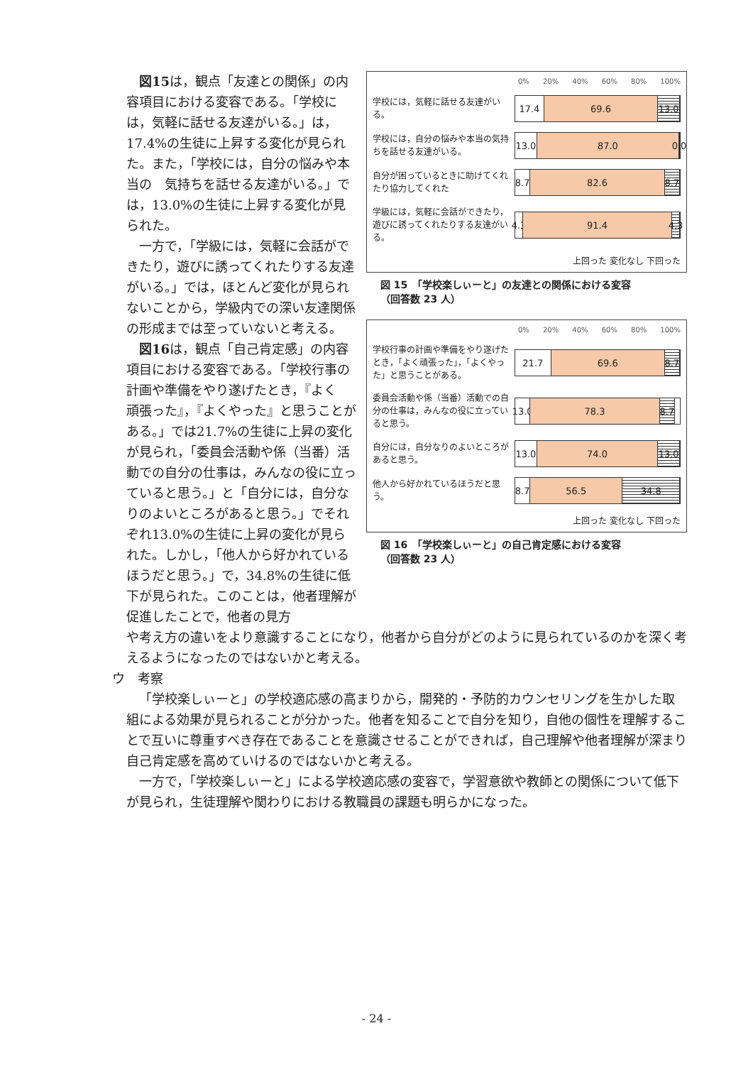図15は，観点「友達との関係」の内容項目における変容である。「学校には，気軽に話せる友達がいる。」は，17.4%の生徒に上昇する変化が見られた。また，「学校には，自分の悩みや本当の　気持ちを話せる友達がいる。」では，13.0%の生徒に上昇する変化が見られた。
一方で，「学級には，気軽に会話ができたり，遊びに誘ってくれたりする友達がいる。」では，ほとんど変化が見られないことから，学級内での深い友達関係の形成までは至っていないと考える。
図16は，観点「自己肯定感」の内容項目における変容である。「学校行事の計画や準備をやり遂げたとき，『よく　頑張った』，『よくやった』と思うことがある。」では21.7%の生徒に上昇の変化が見られ，「委員会活動や係（当番）活動での自分の仕事は，みんなの役に立っていると思う。」と「自分には，自分なりのよいところがあると思う。」でそれぞれ13.0%の生徒に上昇の変化が見られた。しかし，「他人から好かれているほうだと思う。」で，34.8%の生徒に低下が見られた。このことは，他者理解が促進したことで，他者の見方
0% 20% 40% 60% 80% 100%
学校には，気軽に話せる友達がいる。
17.4 69.6 13.0
学校には，自分の悩みや本当の気持ちを話せる友達がいる。
13.0 87.0 0.0
自分が困っているときに助けてくれたり協力してくれた
8.7 82.6 8.7
学級には，気軽に会話ができたり，遊びに誘ってくれたりする友達がいる。
4.3 91.4 4.3
上回った 変化なし 下回った
図 15　「学校楽しぃーと」の友達との関係における変容
（回答数 23 人）
0% 20% 40% 60% 80% 100%
学校行事の計画や準備をやり遂げたとき，「よく頑張った」，「よくやった」と思うことがある。
21.7 69.6 8.7
委員会活動や係（当番）活動での自分の仕事は，みんなの役に立っていると思う。
13.0 78.3 8.7
自分には，自分なりのよいところがあると思う。
13.0 74.0 13.0
他人から好かれているほうだと思う。
8.7 56.5 34.8
上回った 変化なし 下回った
図 16　「学校楽しぃーと」の自己肯定感における変容
（回答数 23 人）
や考え方の違いをより意識することになり，他者から自分がどのように見られているのかを深く考えるようになったのではないかと考える。
ウ　考察
「学校楽しぃーと」の学校適応感の高まりから，開発的・予防的カウンセリングを生かした取組による効果が見られることが分かった。他者を知ることで自分を知り，自他の個性を理解することで互いに尊重すべき存在であることを意識させることができれば，自己理解や他者理解が深まり自己肯定感を高めていけるのではないかと考える。
一方で，「学校楽しぃーと」による学校適応感の変容で，学習意欲や教師との関係について低下が見られ，生徒理解や関わりにおける教職員の課題も明らかになった。
- 24 -